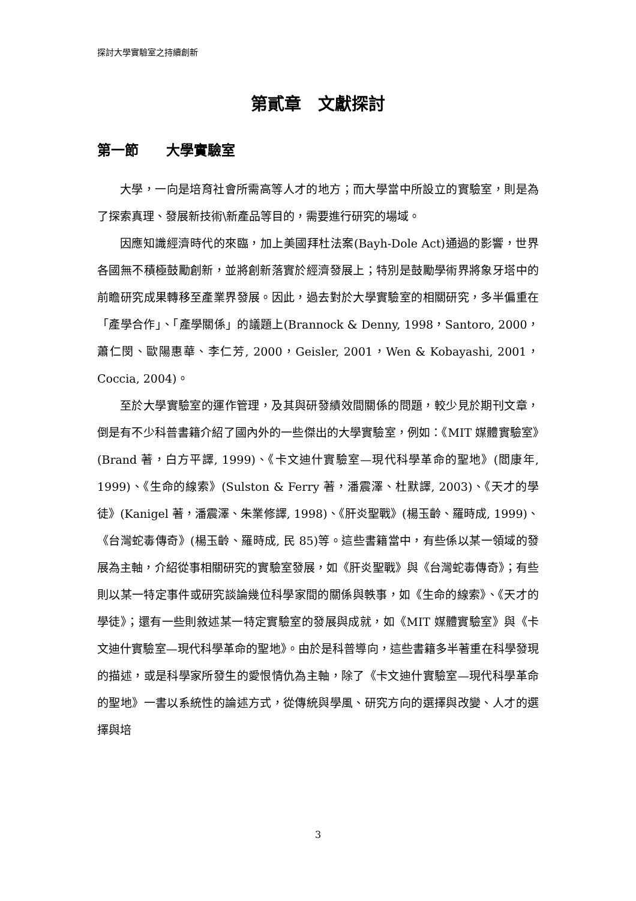探討大學實驗室之持續創新
第貳章　文獻探討
第一節　　大學實驗室
大學，一向是培育社會所需高等人才的地方；而大學當中所設立的實驗室，則是為了探索真理、發展新技術\新產品等目的，需要進行研究的場域。
因應知識經濟時代的來臨，加上美國拜杜法案(Bayh-Dole Act)通過的影響，世界各國無不積極鼓勵創新，並將創新落實於經濟發展上；特別是鼓勵學術界將象牙塔中的前瞻研究成果轉移至產業界發展。因此，過去對於大學實驗室的相關研究，多半偏重在「產學合作」、「產學關係」的議題上(Brannock & Denny, 1998，Santoro, 2000，蕭仁閔、歐陽惠華、李仁芳, 2000，Geisler, 2001，Wen & Kobayashi, 2001，Coccia, 2004)。
至於大學實驗室的運作管理，及其與研發績效間關係的問題，較少見於期刊文章，倒是有不少科普書籍介紹了國內外的一些傑出的大學實驗室，例如：《MIT 媒體實驗室》(Brand 著，白方平譯, 1999)、《卡文迪什實驗室—現代科學革命的聖地》(閻康年, 1999)、《生命的線索》(Sulston & Ferry 著，潘震澤、杜默譯, 2003)、《天才的學徒》(Kanigel 著，潘震澤、朱業修譯, 1998)、《肝炎聖戰》(楊玉齡、羅時成, 1999)、《台灣蛇毒傳奇》(楊玉齡、羅時成, 民 85)等。這些書籍當中，有些係以某一領域的發展為主軸，介紹從事相關研究的實驗室發展，如《肝炎聖戰》與《台灣蛇毒傳奇》；有些則以某一特定事件或研究談論幾位科學家間的關係與軼事，如《生命的線索》、《天才的學徒》；還有一些則敘述某一特定實驗室的發展與成就，如《MIT 媒體實驗室》與《卡文迪什實驗室—現代科學革命的聖地》。由於是科普導向，這些書籍多半著重在科學發現的描述，或是科學家所發生的愛恨情仇為主軸，除了《卡文迪什實驗室—現代科學革命的聖地》一書以系統性的論述方式，從傳統與學風、研究方向的選擇與改變、人才的選擇與培
3